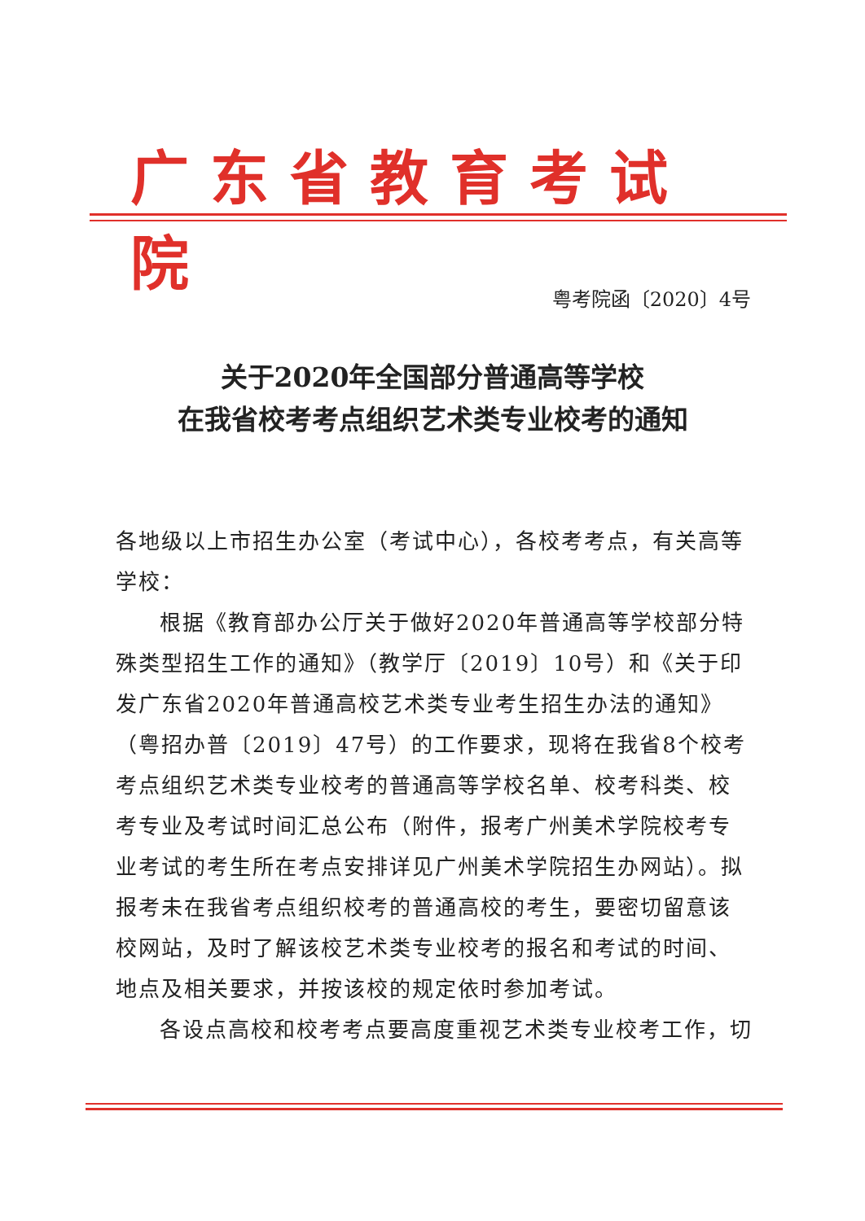广东省教育考试院
粤考院函〔2020〕4号
关于2020年全国部分普通高等学校
在我省校考考点组织艺术类专业校考的通知
各地级以上市招生办公室（考试中心），各校考考点，有关高等学校：
根据《教育部办公厅关于做好2020年普通高等学校部分特殊类型招生工作的通知》（教学厅〔2019〕10号）和《关于印发广东省2020年普通高校艺术类专业考生招生办法的通知》（粤招办普〔2019〕47号）的工作要求，现将在我省8个校考考点组织艺术类专业校考的普通高等学校名单、校考科类、校考专业及考试时间汇总公布（附件，报考广州美术学院校考专业考试的考生所在考点安排详见广州美术学院招生办网站）。拟报考未在我省考点组织校考的普通高校的考生，要密切留意该校网站，及时了解该校艺术类专业校考的报名和考试的时间、地点及相关要求，并按该校的规定依时参加考试。
各设点高校和校考考点要高度重视艺术类专业校考工作，切